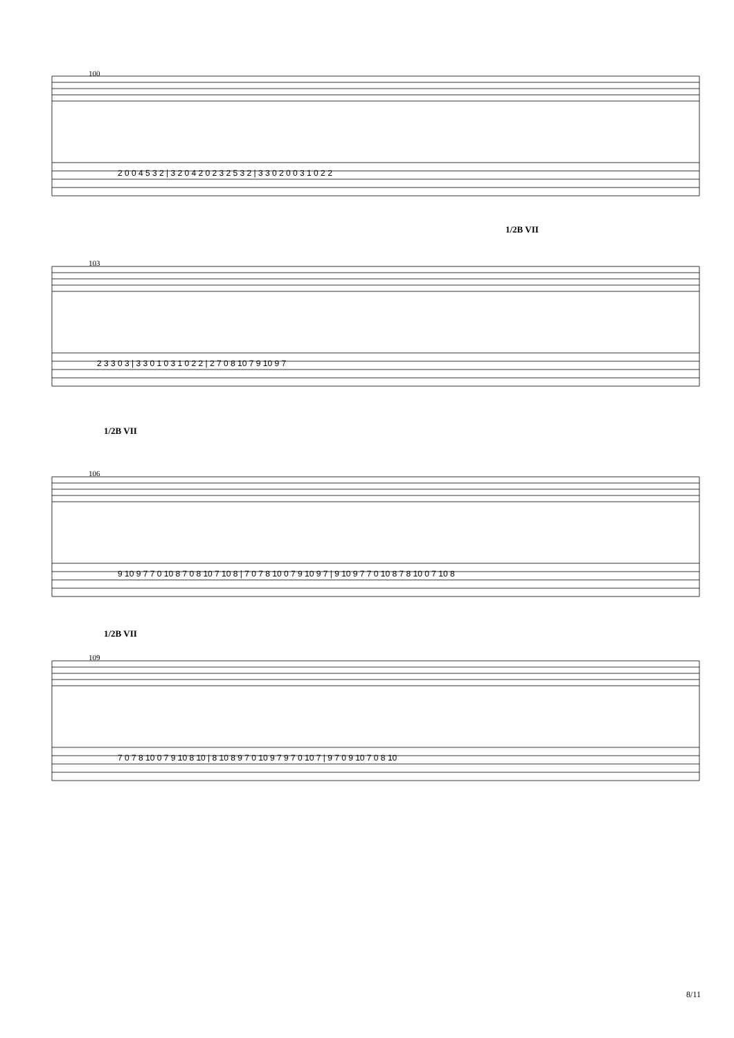100
103
1/2B VII
106
1/2B VII
109
1/2B VII
2 0 0 4 5 3 2 | 3 2 0 4 2 0 2 3 2 5 3 2 | 3 3 0 2 0 0 3 1 0 2 2
2 3 3 0 3 | 3 3 0 1 0 3 1 0 2 2 | 2 7 0 8 10 7 9 10 9 7
9 10 9 7 7 0 10 8 7 0 8 10 7 10 8 | 7 0 7 8 10 0 7 9 10 9 7 | 9 10 9 7 7 0 10 8 7 8 10 0 7 10 8
7 0 7 8 10 0 7 9 10 8 10 | 8 10 8 9 7 0 10 9 7 9 7 0 10 7 | 9 7 0 9 10 7 0 8 10
8/11